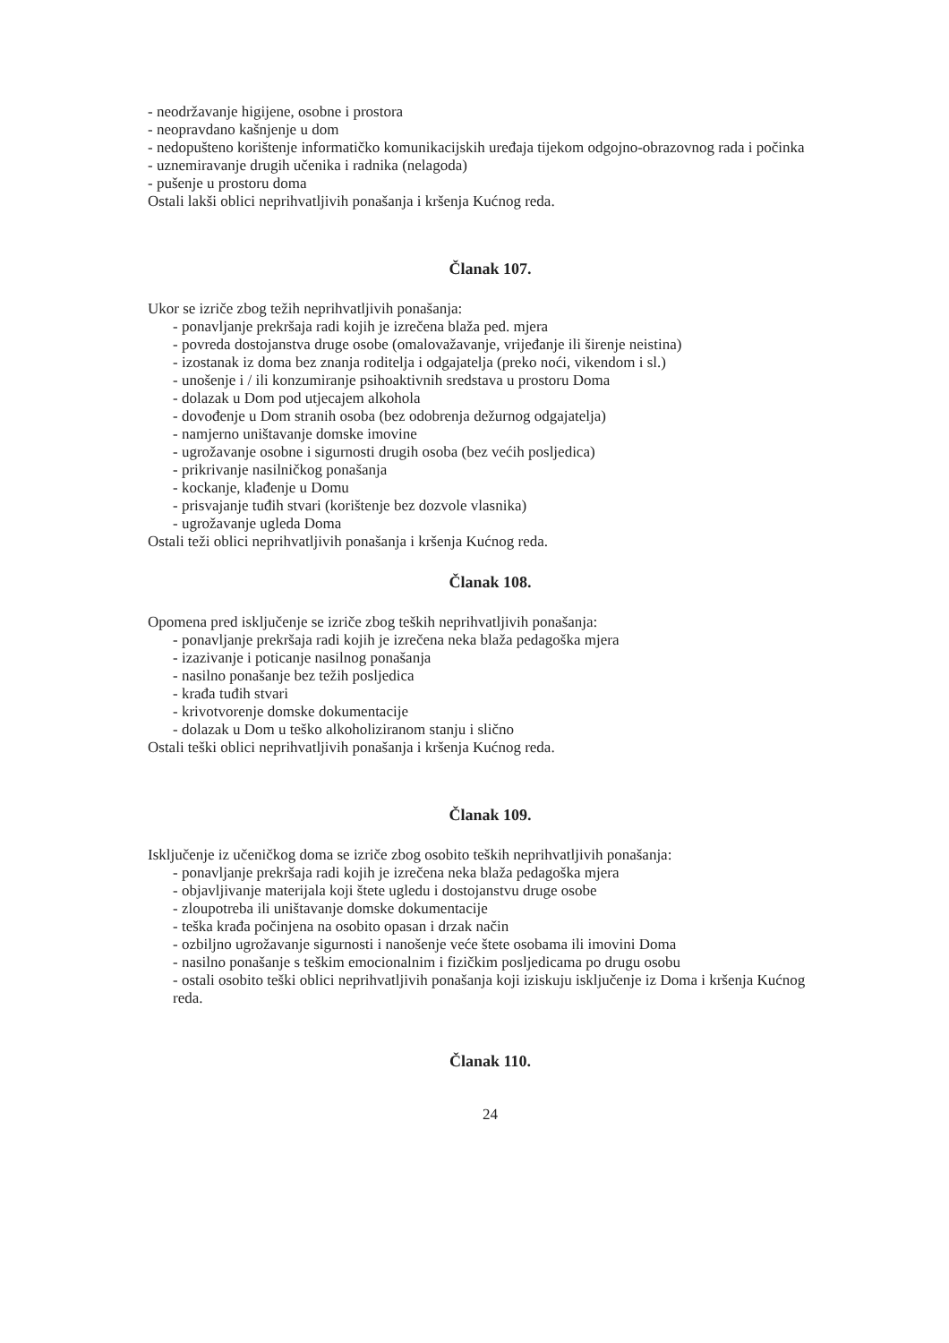- neodržavanje higijene, osobne i prostora
- neopravdano kašnjenje u dom
- nedopušteno korištenje informatičko komunikacijskih uređaja tijekom odgojno-obrazovnog rada i počinka
- uznemiravanje drugih učenika i radnika (nelagoda)
- pušenje u prostoru doma
Ostali lakši oblici neprihvatljivih ponašanja i kršenja Kućnog reda.
Članak 107.
Ukor se izriče zbog težih neprihvatljivih ponašanja:
- ponavljanje prekršaja radi kojih je izrečena blaža ped. mjera
- povreda dostojanstva druge osobe (omalovažavanje, vrijeđanje ili širenje neistina)
- izostanak iz doma bez znanja roditelja i odgajatelja (preko noći, vikendom i sl.)
- unošenje i / ili konzumiranje psihoaktivnih sredstava u prostoru Doma
- dolazak u Dom pod utjecajem alkohola
- dovođenje u Dom stranih osoba (bez odobrenja dežurnog odgajatelja)
- namjerno uništavanje domske imovine
- ugrožavanje osobne i sigurnosti drugih osoba (bez većih posljedica)
- prikrivanje nasilničkog ponašanja
- kockanje, klađenje u Domu
- prisvajanje tuđih stvari (korištenje bez dozvole vlasnika)
- ugrožavanje ugleda Doma
Ostali teži oblici neprihvatljivih ponašanja i kršenja Kućnog reda.
Članak 108.
Opomena pred isključenje se izriče zbog teških neprihvatljivih ponašanja:
- ponavljanje prekršaja radi kojih je izrečena neka blaža pedagoška mjera
- izazivanje i poticanje nasilnog ponašanja
- nasilno ponašanje bez težih posljedica
- krađa tuđih stvari
- krivotvorenje domske dokumentacije
- dolazak u Dom u teško alkoholiziranom stanju i slično
Ostali teški oblici neprihvatljivih ponašanja i kršenja Kućnog reda.
Članak 109.
Isključenje iz učeničkog doma se izriče zbog osobito teških neprihvatljivih ponašanja:
- ponavljanje prekršaja radi kojih je izrečena neka blaža pedagoška mjera
- objavljivanje materijala koji štete ugledu i dostojanstvu druge osobe
- zloupotreba ili uništavanje domske dokumentacije
- teška krađa počinjena na osobito opasan i drzak način
- ozbiljno ugrožavanje sigurnosti i nanošenje veće štete osobama ili imovini Doma
- nasilno ponašanje s teškim emocionalnim i fizičkim posljedicama po drugu osobu
- ostali osobito teški oblici neprihvatljivih ponašanja koji iziskuju isključenje iz Doma i kršenja Kućnog reda.
Članak 110.
24